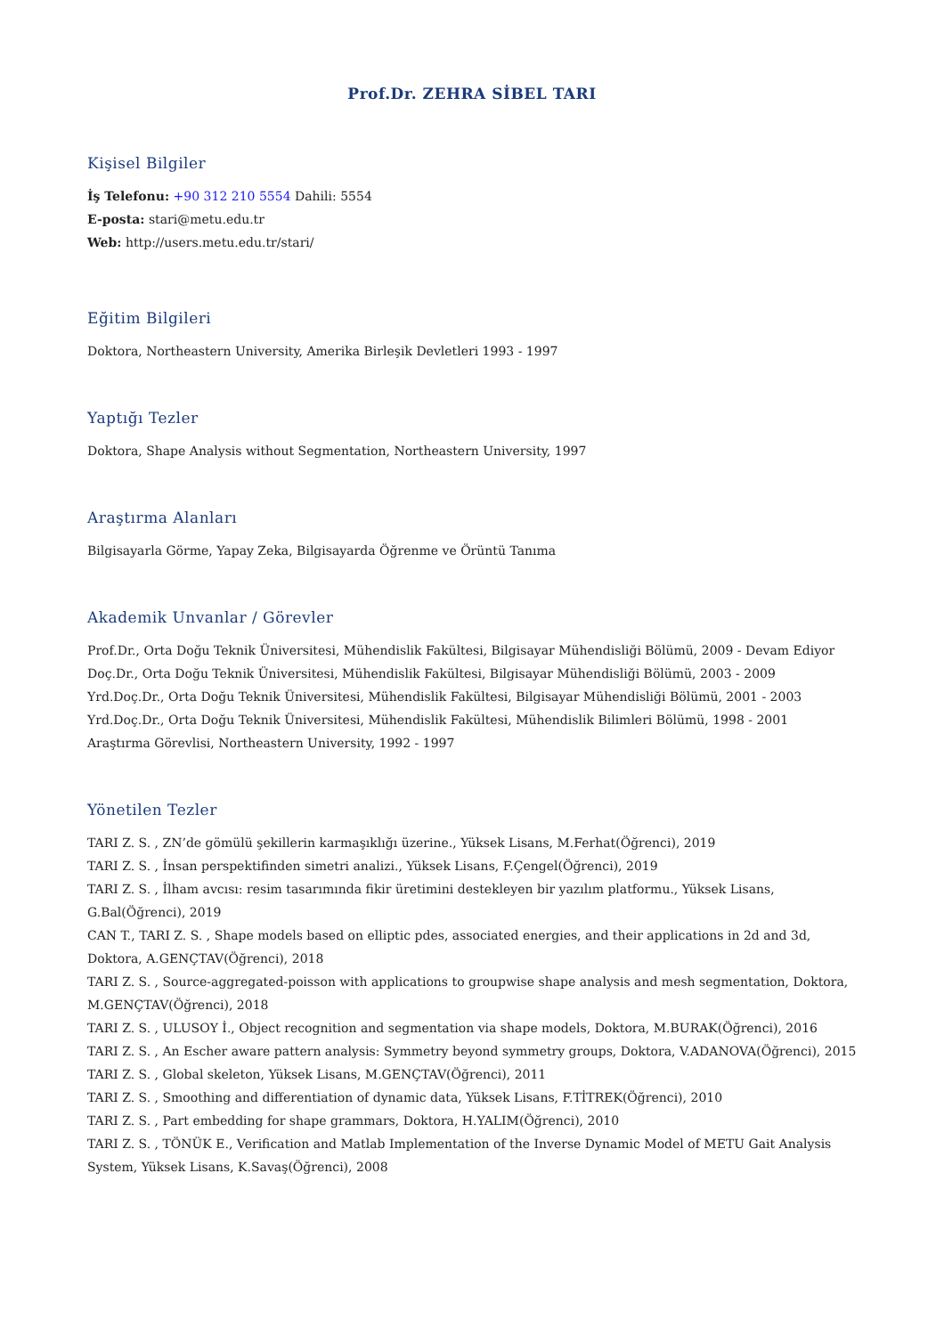Prof.Dr. ZEHRA SİBEL TARI
Kişisel Bilgiler
İş Telefonu: +90 312 210 5554 Dahili: 5554
E-posta: stari@metu.edu.tr
Web: http://users.metu.edu.tr/stari/
Eğitim Bilgileri
Doktora, Northeastern University, Amerika Birleşik Devletleri 1993 - 1997
Yaptığı Tezler
Doktora, Shape Analysis without Segmentation, Northeastern University, 1997
Araştırma Alanları
Bilgisayarla Görme, Yapay Zeka, Bilgisayarda Öğrenme ve Örüntü Tanıma
Akademik Unvanlar / Görevler
Prof.Dr., Orta Doğu Teknik Üniversitesi, Mühendislik Fakültesi, Bilgisayar Mühendisliği Bölümü, 2009 - Devam Ediyor
Doç.Dr., Orta Doğu Teknik Üniversitesi, Mühendislik Fakültesi, Bilgisayar Mühendisliği Bölümü, 2003 - 2009
Yrd.Doç.Dr., Orta Doğu Teknik Üniversitesi, Mühendislik Fakültesi, Bilgisayar Mühendisliği Bölümü, 2001 - 2003
Yrd.Doç.Dr., Orta Doğu Teknik Üniversitesi, Mühendislik Fakültesi, Mühendislik Bilimleri Bölümü, 1998 - 2001
Araştırma Görevlisi, Northeastern University, 1992 - 1997
Yönetilen Tezler
TARI Z. S. , ZN’de gömülü şekillerin karmaşıklığı üzerine., Yüksek Lisans, M.Ferhat(Öğrenci), 2019
TARI Z. S. , İnsan perspektifinden simetri analizi., Yüksek Lisans, F.Çengel(Öğrenci), 2019
TARI Z. S. , İlham avcısı: resim tasarımında fikir üretimini destekleyen bir yazılım platformu., Yüksek Lisans,
G.Bal(Öğrenci), 2019
CAN T., TARI Z. S. , Shape models based on elliptic pdes, associated energies, and their applications in 2d and 3d,
Doktora, A.GENÇTAV(Öğrenci), 2018
TARI Z. S. , Source-aggregated-poisson with applications to groupwise shape analysis and mesh segmentation, Doktora,
M.GENÇTAV(Öğrenci), 2018
TARI Z. S. , ULUSOY İ., Object recognition and segmentation via shape models, Doktora, M.BURAK(Öğrenci), 2016
TARI Z. S. , An Escher aware pattern analysis: Symmetry beyond symmetry groups, Doktora, V.ADANOVA(Öğrenci), 2015
TARI Z. S. , Global skeleton, Yüksek Lisans, M.GENÇTAV(Öğrenci), 2011
TARI Z. S. , Smoothing and differentiation of dynamic data, Yüksek Lisans, F.TİTREK(Öğrenci), 2010
TARI Z. S. , Part embedding for shape grammars, Doktora, H.YALIM(Öğrenci), 2010
TARI Z. S. , TÖNÜK E., Verification and Matlab Implementation of the Inverse Dynamic Model of METU Gait Analysis
System, Yüksek Lisans, K.Savaş(Öğrenci), 2008